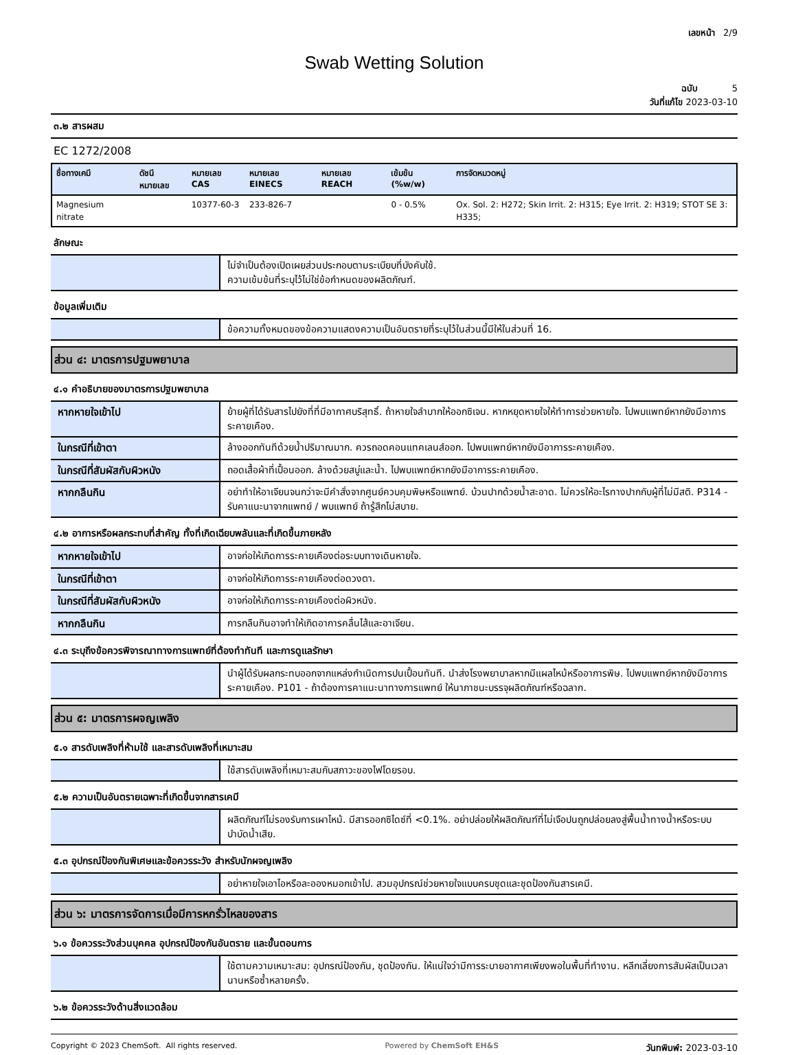เลขหน้า 2/9
Swab Wetting Solution
ฉบับ 5
วันที่แก้ไข 2023-03-10
๓.๒ สารผสม
EC 1272/2008
| ชื่อทางเคมี | ดัชนีหมายเลข | หมายเลข CAS | หมายเลข EINECS | หมายเลข REACH | เข้มข้น (%w/w) | การจัดหมวดหมู่ |
| --- | --- | --- | --- | --- | --- | --- |
| Magnesium nitrate | | 10377-60-3 | 233-826-7 | | 0 - 0.5% | Ox. Sol. 2: H272; Skin Irrit. 2: H315; Eye Irrit. 2: H319; STOT SE 3: H335; |
ลักษณะ
| | ไม่จำเป็นต้องเปิดเผยส่วนประกอบตามระเบียบที่บังคับใช้. ความเข้มข้นที่ระบุไว้ไม่ใช่ข้อกำหนดของผลิตภัณฑ์. |
ข้อมูลเพิ่มเติม
| | ข้อความทั้งหมดของข้อความแสดงความเป็นอันตรายที่ระบุไว้ในส่วนนี้มีให้ในส่วนที่ 16. |
ส่วน ๔: มาตรการปฐมพยาบาล
๔.๑ คำอธิบายของมาตรการปฐมพยาบาล
| หากหายใจเข้าไป | ย้ายผู้ที่ได้รับสารไปยังที่ที่มีอากาศบริสุทธิ์. ถ้าหายใจลำบากให้ออกซิเจน. หากหยุดหายใจให้ทำการช่วยหายใจ. ไปพบแพทย์หากยังมีอาการระคายเคือง. |
| ในกรณีที่เข้าตา | ล้างออกทันทีด้วยน้ำปริมาณมาก. ควรถอดคอนแทคเลนส์ออก. ไปพบแพทย์หากยังมีอาการระคายเคือง. |
| ในกรณีที่สัมผัสกับผิวหนัง | ถอดเสื้อผ้าที่เปื้อนออก. ล้างด้วยสบู่และน้ำ. ไปพบแพทย์หากยังมีอาการระคายเคือง. |
| หากกลืนกิน | อย่าทำให้อาเจียนจนกว่าจะมีคำสั่งจากศูนย์ควบคุมพิษหรือแพทย์. บ้วนปากด้วยน้ำสะอาด. ไม่ควรให้อะไรทางปากกับผู้ที่ไม่มีสติ. P314 - รับคาแนะนาจากแพทย์ / พบแพทย์ ถ้ารู้สึกไม่สบาย. |
๔.๒ อาการหรือผลกระทบที่สำคัญ ทั้งที่เกิดเฉียบพลันและที่เกิดขึ้นภายหลัง
| หากหายใจเข้าไป | อาจก่อให้เกิดการระคายเคืองต่อระบบทางเดินหายใจ. |
| ในกรณีที่เข้าตา | อาจก่อให้เกิดการระคายเคืองต่อดวงตา. |
| ในกรณีที่สัมผัสกับผิวหนัง | อาจก่อให้เกิดการระคายเคืองต่อผิวหนัง. |
| หากกลืนกิน | การกลืนกินอาจทำให้เกิดอาการคลื่นไส้และอาเจียน. |
๔.๓ ระบุถึงข้อควรพิจารณาทางการแพทย์ที่ต้องทำทันที และการดูแลรักษา
| | นำผู้ได้รับผลกระทบออกจากแหล่งกำเนิดการปนเปื้อนทันที. นำส่งโรงพยาบาลหากมีแผลไหม้หรืออาการพิษ. ไปพบแพทย์หากยังมีอาการระคายเคือง. P101 - ถ้าต้องการคาแนะนาทางการแพทย์ ให้นาภาชนะบรรจุผลิตภัณฑ์หรือฉลาก. |
ส่วน ๕: มาตรการผจญเพลิง
๕.๑ สารดับเพลิงที่ห้ามใช้ และสารดับเพลิงที่เหมาะสม
| | ใช้สารดับเพลิงที่เหมาะสมกับสภาวะของไฟโดยรอบ. |
๕.๒ ความเป็นอันตรายเฉพาะที่เกิดขึ้นจากสารเคมี
| | ผลิตภัณฑ์ไม่รองรับการเผาไหม้. มีสารออกซิไดซ์ที่ <0.1%. อย่าปล่อยให้ผลิตภัณฑ์ที่ไม่เจือปนถูกปล่อยลงสู่พื้นน้ำทางน้ำหรือระบบบำบัดน้ำเสีย. |
๕.๓ อุปกรณ์ป้องกันพิเศษและข้อควรระวัง สำหรับนักผจญเพลิง
| | อย่าหายใจเอาไอหรือละอองหมอกเข้าไป. สวมอุปกรณ์ช่วยหายใจแบบครบชุดและชุดป้องกันสารเคมี. |
ส่วน ๖: มาตรการจัดการเมื่อมีการหกรั่วไหลของสาร
๖.๑ ข้อควรระวังส่วนบุคคล อุปกรณ์ป้องกันอันตราย และขั้นตอนการ
| | ใช้ตามความเหมาะสม: อุปกรณ์ป้องกัน, ชุดป้องกัน. ให้แน่ใจว่ามีการระบายอากาศเพียงพอในพื้นที่ทำงาน. หลีกเลี่ยงการสัมผัสเป็นเวลานานหรือซ้ำหลายครั้ง. |
๖.๒ ข้อควรระวังด้านสิ่งแวดล้อม
Copyright © 2023 ChemSoft. All rights reserved. Powered by ChemSoft EH&S วันทพิมพ์: 2023-03-10